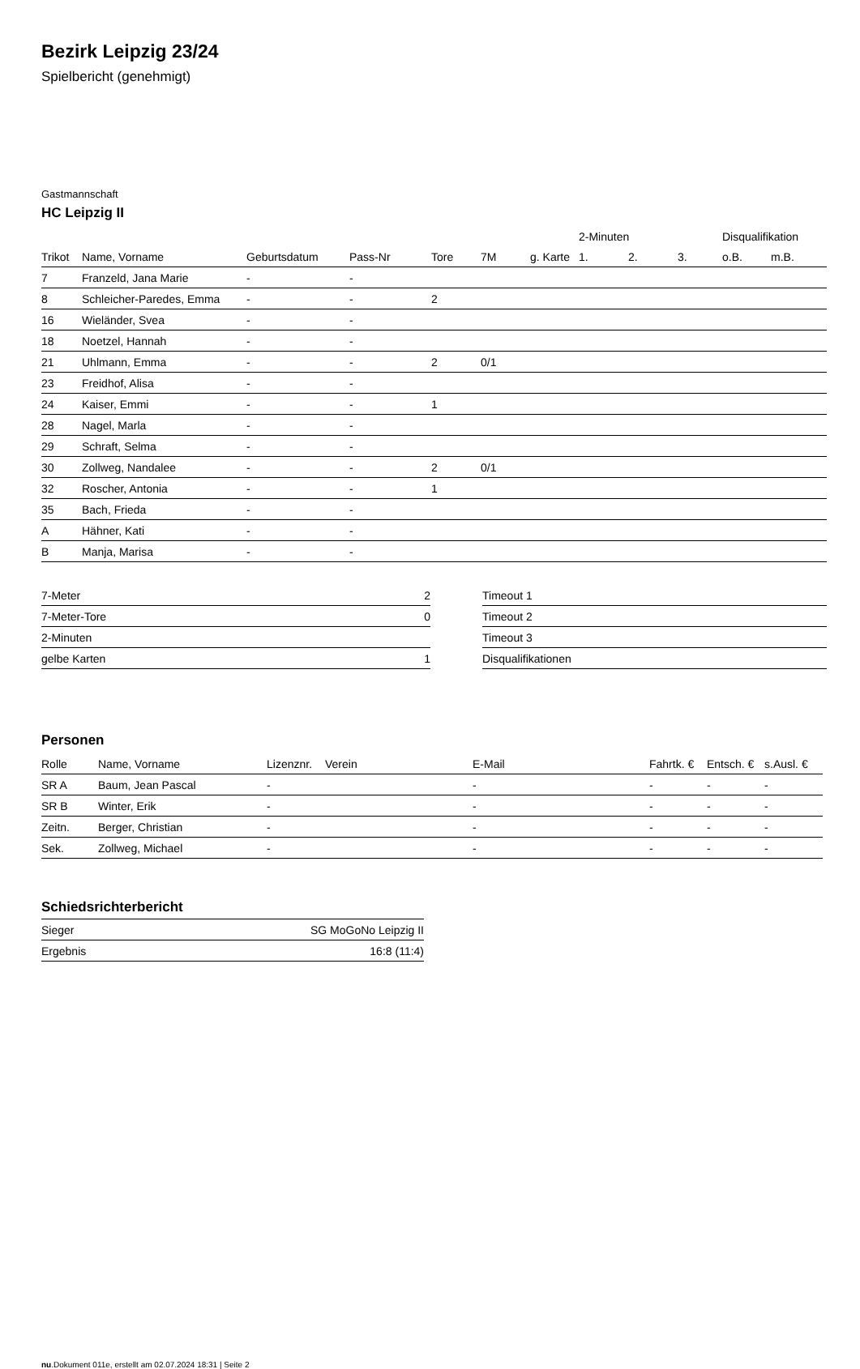Bezirk Leipzig 23/24
Spielbericht (genehmigt)
Gastmannschaft
HC Leipzig II
| | | | | | | | 2-Minuten | | | Disqualifikation | |
| --- | --- | --- | --- | --- | --- | --- | --- | --- | --- | --- | --- |
| Trikot | Name, Vorname | Geburtsdatum | Pass-Nr | Tore | 7M | g. Karte | 1. | 2. | 3. | o.B. | m.B. |
| 7 | Franzeld, Jana Marie | - | - | | | | | | | | |
| 8 | Schleicher-Paredes, Emma | - | - | 2 | | | | | | | |
| 16 | Wieländer, Svea | - | - | | | | | | | | |
| 18 | Noetzel, Hannah | - | - | | | | | | | | |
| 21 | Uhlmann, Emma | - | - | 2 | 0/1 | | | | | | |
| 23 | Freidhof, Alisa | - | - | | | | | | | | |
| 24 | Kaiser, Emmi | - | - | 1 | | | | | | | |
| 28 | Nagel, Marla | - | - | | | | | | | | |
| 29 | Schraft, Selma | - | - | | | | | | | | |
| 30 | Zollweg, Nandalee | - | - | 2 | 0/1 | | | | | | |
| 32 | Roscher, Antonia | - | - | 1 | | | | | | | |
| 35 | Bach, Frieda | - | - | | | | | | | | |
| A | Hähner, Kati | - | - | | | | | | | | |
| B | Manja, Marisa | - | - | | | | | | | | |
| 7-Meter | 2 |
| 7-Meter-Tore | 0 |
| 2-Minuten | |
| gelbe Karten | 1 |
| Timeout 1 |
| Timeout 2 |
| Timeout 3 |
| Disqualifikationen |
Personen
| Rolle | Name, Vorname | Lizenznr. | Verein | E-Mail | Fahrtk. € | Entsch. € | s.Ausl. € |
| --- | --- | --- | --- | --- | --- | --- | --- |
| SR A | Baum, Jean Pascal | - | | - | - | - | - |
| SR B | Winter, Erik | - | | - | - | - | - |
| Zeitn. | Berger, Christian | - | | - | - | - | - |
| Sek. | Zollweg, Michael | - | | - | - | - | - |
Schiedsrichterbericht
| Sieger | SG MoGoNo Leipzig II |
| Ergebnis | 16:8 (11:4) |
nu.Dokument 011e, erstellt am 02.07.2024 18:31 | Seite 2